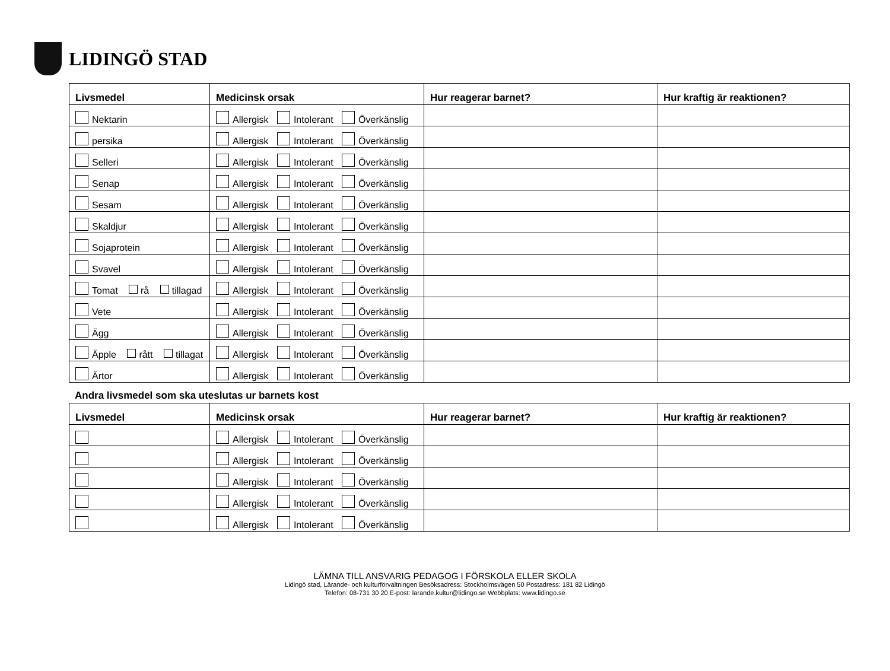LIDINGÖ STAD
| Livsmedel | Medicinsk orsak | Hur reagerar barnet? | Hur kraftig är reaktionen? |
| --- | --- | --- | --- |
| Nektarin | Allergisk Intolerant Överkänslig | | |
| persika | Allergisk Intolerant Överkänslig | | |
| Selleri | Allergisk Intolerant Överkänslig | | |
| Senap | Allergisk Intolerant Överkänslig | | |
| Sesam | Allergisk Intolerant Överkänslig | | |
| Skaldjur | Allergisk Intolerant Överkänslig | | |
| Sojaprotein | Allergisk Intolerant Överkänslig | | |
| Svavel | Allergisk Intolerant Överkänslig | | |
| Tomat rå tillagad | Allergisk Intolerant Överkänslig | | |
| Vete | Allergisk Intolerant Överkänslig | | |
| Ägg | Allergisk Intolerant Överkänslig | | |
| Äpple rått tillagat | Allergisk Intolerant Överkänslig | | |
| Ärtor | Allergisk Intolerant Överkänslig | | |
Andra livsmedel som ska uteslutas ur barnets kost
| Livsmedel | Medicinsk orsak | Hur reagerar barnet? | Hur kraftig är reaktionen? |
| --- | --- | --- | --- |
| | Allergisk Intolerant Överkänslig | | |
| | Allergisk Intolerant Överkänslig | | |
| | Allergisk Intolerant Överkänslig | | |
| | Allergisk Intolerant Överkänslig | | |
| | Allergisk Intolerant Överkänslig | | |
LÄMNA TILL ANSVARIG PEDAGOG I FÖRSKOLA ELLER SKOLA
Lidingö stad, Lärande- och kulturförvaltningen Besöksadress: Stockholmsvägen 50 Postadress: 181 82 Lidingö
Telefon: 08-731 30 20 E-post: larande.kultur@lidingo.se Webbplats: www.lidingo.se